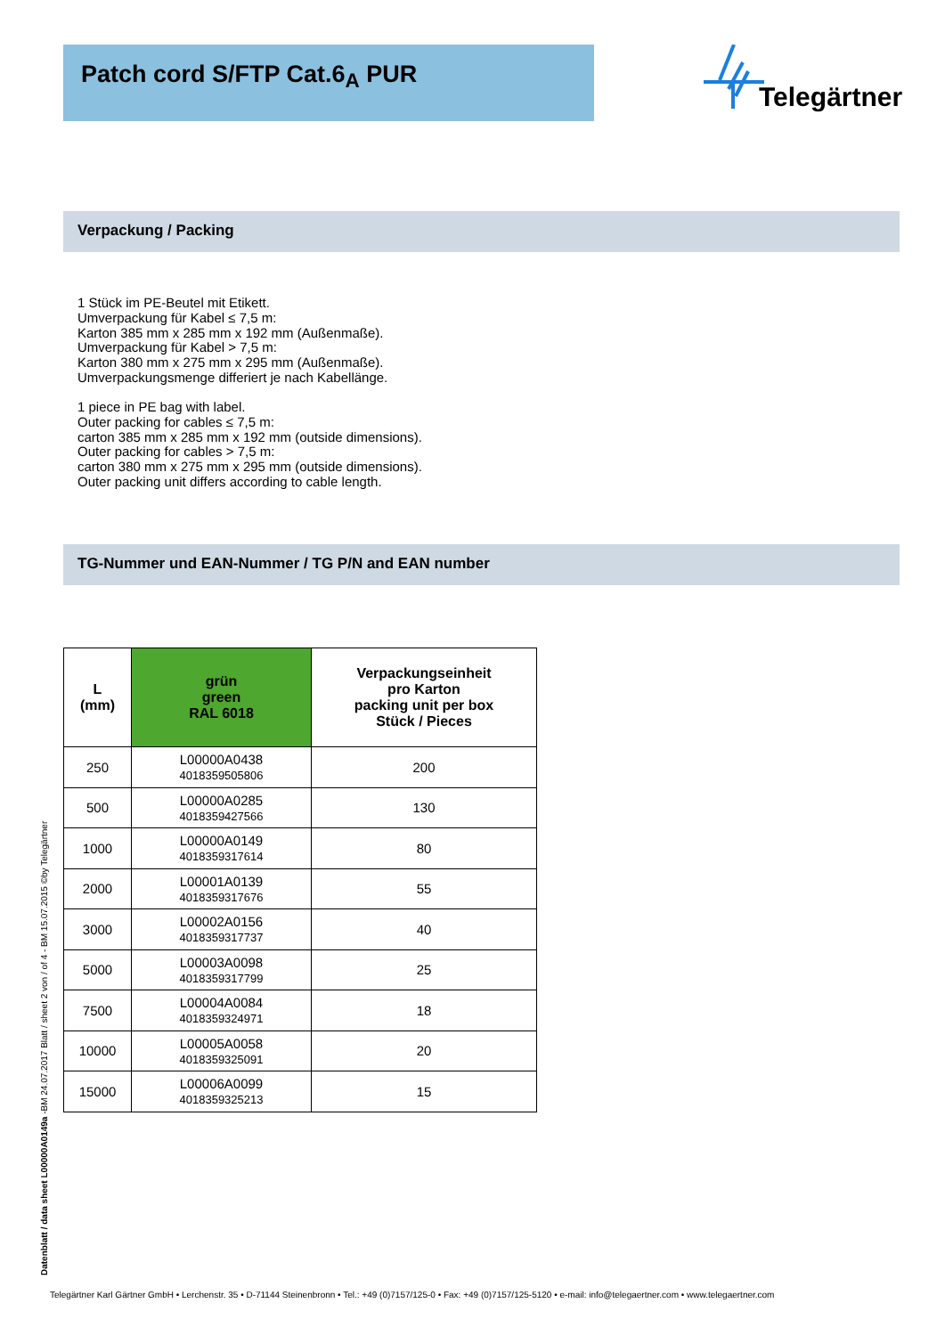Patch cord S/FTP Cat.6<sub>A</sub> PUR Telegärtner
Verpackung / Packing
1 Stück im PE-Beutel mit Etikett.
Umverpackung für Kabel ≤ 7,5 m:
Karton 385 mm x 285 mm x 192 mm (Außenmaße).
Umverpackung für Kabel > 7,5 m:
Karton 380 mm x 275 mm x 295 mm (Außenmaße).
Umverpackungsmenge differiert je nach Kabellänge.
1 piece in PE bag with label.
Outer packing for cables ≤ 7,5 m:
carton 385 mm x 285 mm x 192 mm (outside dimensions).
Outer packing for cables > 7,5 m:
carton 380 mm x 275 mm x 295 mm (outside dimensions).
Outer packing unit differs according to cable length.
TG-Nummer und EAN-Nummer / TG P/N and EAN number
| L (mm) | grün green RAL 6018 | Verpackungseinheit pro Karton packing unit per box Stück / Pieces |
| --- | --- | --- |
| 250 | L00000A0438 4018359505806 | 200 |
| 500 | L00000A0285 4018359427566 | 130 |
| 1000 | L00000A0149 4018359317614 | 80 |
| 2000 | L00001A0139 4018359317676 | 55 |
| 3000 | L00002A0156 4018359317737 | 40 |
| 5000 | L00003A0098 4018359317799 | 25 |
| 7500 | L00004A0084 4018359324971 | 18 |
| 10000 | L00005A0058 4018359325091 | 20 |
| 15000 | L00006A0099 4018359325213 | 15 |
Datenblatt / data sheet L00000A0149a -BM 24.07.2017 Blatt / sheet 2 von / of 4 - BM 15.07.2015 ©by Telegärtner
Telegärtner Karl Gärtner GmbH • Lerchenstr. 35 • D-71144 Steinenbronn • Tel.: +49 (0)7157/125-0 • Fax: +49 (0)7157/125-5120 • e-mail: info@telegaertner.com • www.telegaertner.com